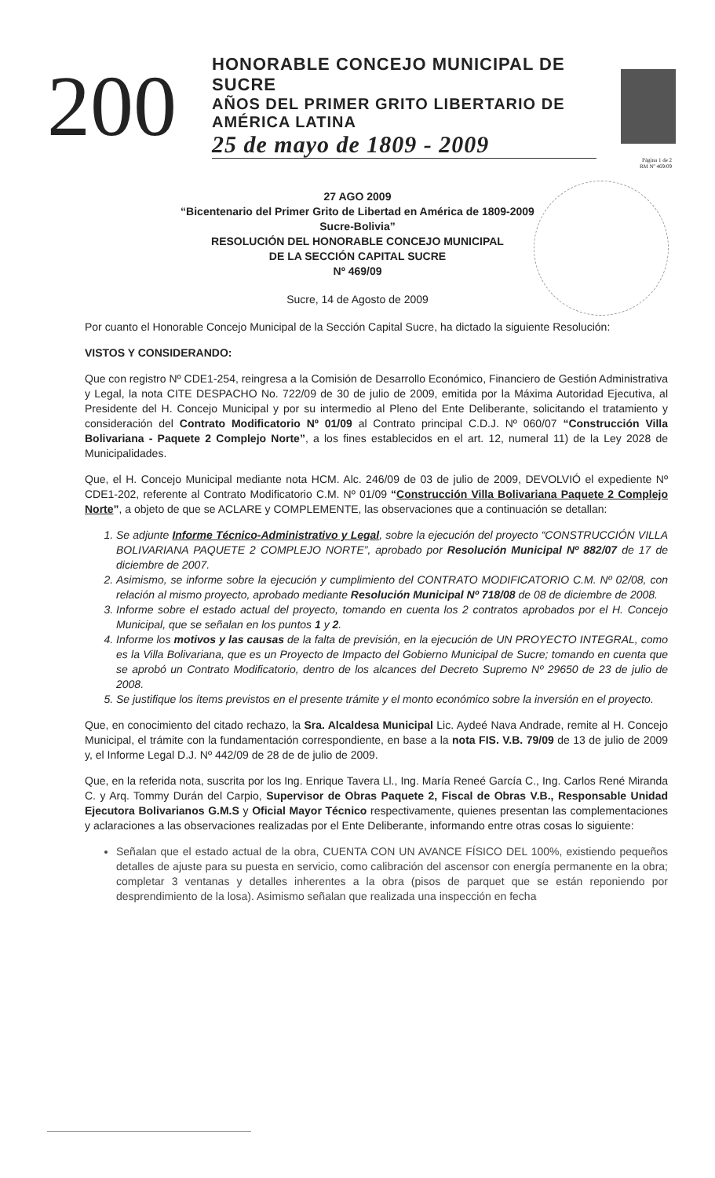200
HONORABLE CONCEJO MUNICIPAL DE SUCRE
AÑOS DEL PRIMER GRITO LIBERTARIO DE AMÉRICA LATINA
25 de mayo de 1809 - 2009
Página 1 de 2
RM Nº 469/09
27 AGO 2009
“Bicentenario del Primer Grito de Libertad en América de 1809-2009
Sucre-Bolivia”
RESOLUCIÓN DEL HONORABLE CONCEJO MUNICIPAL
DE LA SECCIÓN CAPITAL SUCRE
Nº 469/09
Sucre, 14 de Agosto de 2009
Por cuanto el Honorable Concejo Municipal de la Sección Capital Sucre, ha dictado la siguiente Resolución:
VISTOS Y CONSIDERANDO:
Que con registro Nº CDE1-254, reingresa a la Comisión de Desarrollo Económico, Financiero de Gestión Administrativa y Legal, la nota CITE DESPACHO No. 722/09 de 30 de julio de 2009, emitida por la Máxima Autoridad Ejecutiva, al Presidente del H. Concejo Municipal y por su intermedio al Pleno del Ente Deliberante, solicitando el tratamiento y consideración del Contrato Modificatorio Nº 01/09 al Contrato principal C.D.J. Nº 060/07 “Construcción Villa Bolivariana - Paquete 2 Complejo Norte”, a los fines establecidos en el art. 12, numeral 11) de la Ley 2028 de Municipalidades.
Que, el H. Concejo Municipal mediante nota HCM. Alc. 246/09 de 03 de julio de 2009, DEVOLVIÓ el expediente Nº CDE1-202, referente al Contrato Modificatorio C.M. Nº 01/09 “Construcción Villa Bolivariana Paquete 2 Complejo Norte”, a objeto de que se ACLARE y COMPLEMENTE, las observaciones que a continuación se detallan:
1. Se adjunte Informe Técnico-Administrativo y Legal, sobre la ejecución del proyecto “CONSTRUCCIÓN VILLA BOLIVARIANA PAQUETE 2 COMPLEJO NORTE”, aprobado por Resolución Municipal Nº 882/07 de 17 de diciembre de 2007.
2. Asimismo, se informe sobre la ejecución y cumplimiento del CONTRATO MODIFICATORIO C.M. Nº 02/08, con relación al mismo proyecto, aprobado mediante Resolución Municipal Nº 718/08 de 08 de diciembre de 2008.
3. Informe sobre el estado actual del proyecto, tomando en cuenta los 2 contratos aprobados por el H. Concejo Municipal, que se señalan en los puntos 1 y 2.
4. Informe los motivos y las causas de la falta de previsión, en la ejecución de UN PROYECTO INTEGRAL, como es la Villa Bolivariana, que es un Proyecto de Impacto del Gobierno Municipal de Sucre; tomando en cuenta que se aprobó un Contrato Modificatorio, dentro de los alcances del Decreto Supremo Nº 29650 de 23 de julio de 2008.
5. Se justifique los ítems previstos en el presente trámite y el monto económico sobre la inversión en el proyecto.
Que, en conocimiento del citado rechazo, la Sra. Alcaldesa Municipal Lic. Aydeé Nava Andrade, remite al H. Concejo Municipal, el trámite con la fundamentación correspondiente, en base a la nota FIS. V.B. 79/09 de 13 de julio de 2009 y, el Informe Legal D.J. Nº 442/09 de 28 de de julio de 2009.
Que, en la referida nota, suscrita por los Ing. Enrique Tavera Ll., Ing. María Reneé García C., Ing. Carlos René Miranda C. y Arq. Tommy Durán del Carpio, Supervisor de Obras Paquete 2, Fiscal de Obras V.B., Responsable Unidad Ejecutora Bolivarianos G.M.S y Oficial Mayor Técnico respectivamente, quienes presentan las complementaciones y aclaraciones a las observaciones realizadas por el Ente Deliberante, informando entre otras cosas lo siguiente:
Señalan que el estado actual de la obra, CUENTA CON UN AVANCE FÍSICO DEL 100%, existiendo pequeños detalles de ajuste para su puesta en servicio, como calibración del ascensor con energía permanente en la obra; completar 3 ventanas y detalles inherentes a la obra (pisos de parquet que se están reponiendo por desprendimiento de la losa). Asimismo señalan que realizada una inspección en fecha